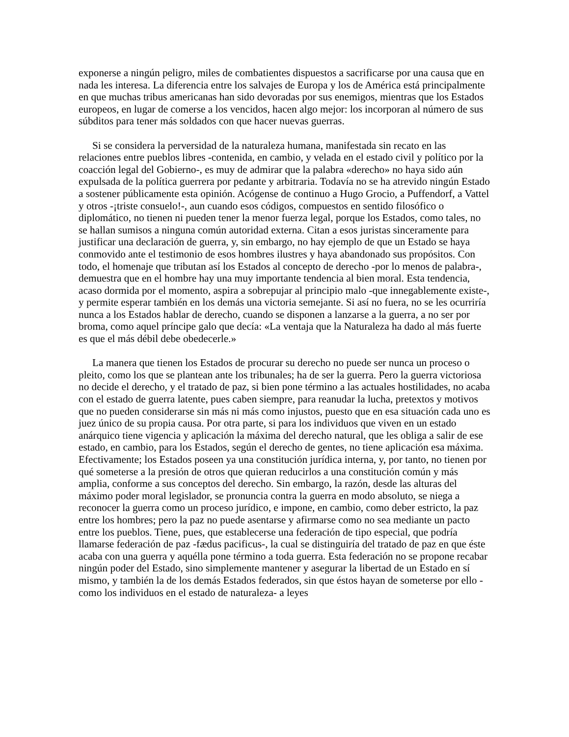exponerse a ningún peligro, miles de combatientes dispuestos a sacrificarse por una causa que en nada les interesa. La diferencia entre los salvajes de Europa y los de América está principalmente en que muchas tribus americanas han sido devoradas por sus enemigos, mientras que los Estados europeos, en lugar de comerse a los vencidos, hacen algo mejor: los incorporan al número de sus súbditos para tener más soldados con que hacer nuevas guerras.
Si se considera la perversidad de la naturaleza humana, manifestada sin recato en las relaciones entre pueblos libres -contenida, en cambio, y velada en el estado civil y político por la coacción legal del Gobierno-, es muy de admirar que la palabra «derecho» no haya sido aún expulsada de la política guerrera por pedante y arbitraria. Todavía no se ha atrevido ningún Estado a sostener públicamente esta opinión. Acógense de continuo a Hugo Grocio, a Puffendorf, a Vattel y otros -¡triste consuelo!-, aun cuando esos códigos, compuestos en sentido filosófico o diplomático, no tienen ni pueden tener la menor fuerza legal, porque los Estados, como tales, no se hallan sumisos a ninguna común autoridad externa. Citan a esos juristas sinceramente para justificar una declaración de guerra, y, sin embargo, no hay ejemplo de que un Estado se haya conmovido ante el testimonio de esos hombres ilustres y haya abandonado sus propósitos. Con todo, el homenaje que tributan así los Estados al concepto de derecho -por lo menos de palabra-, demuestra que en el hombre hay una muy importante tendencia al bien moral. Esta tendencia, acaso dormida por el momento, aspira a sobrepujar al principio malo -que innegablemente existe-, y permite esperar también en los demás una victoria semejante. Si así no fuera, no se les ocurriría nunca a los Estados hablar de derecho, cuando se disponen a lanzarse a la guerra, a no ser por broma, como aquel príncipe galo que decía: «La ventaja que la Naturaleza ha dado al más fuerte es que el más débil debe obedecerle.»
La manera que tienen los Estados de procurar su derecho no puede ser nunca un proceso o pleito, como los que se plantean ante los tribunales; ha de ser la guerra. Pero la guerra victoriosa no decide el derecho, y el tratado de paz, si bien pone término a las actuales hostilidades, no acaba con el estado de guerra latente, pues caben siempre, para reanudar la lucha, pretextos y motivos que no pueden considerarse sin más ni más como injustos, puesto que en esa situación cada uno es juez único de su propia causa. Por otra parte, si para los individuos que viven en un estado anárquico tiene vigencia y aplicación la máxima del derecho natural, que les obliga a salir de ese estado, en cambio, para los Estados, según el derecho de gentes, no tiene aplicación esa máxima. Efectivamente; los Estados poseen ya una constitución jurídica interna, y, por tanto, no tienen por qué someterse a la presión de otros que quieran reducirlos a una constitución común y más amplia, conforme a sus conceptos del derecho. Sin embargo, la razón, desde las alturas del máximo poder moral legislador, se pronuncia contra la guerra en modo absoluto, se niega a reconocer la guerra como un proceso jurídico, e impone, en cambio, como deber estricto, la paz entre los hombres; pero la paz no puede asentarse y afirmarse como no sea mediante un pacto entre los pueblos. Tiene, pues, que establecerse una federación de tipo especial, que podría llamarse federación de paz -fædus pacificus-, la cual se distinguiría del tratado de paz en que éste acaba con una guerra y aquélla pone término a toda guerra. Esta federación no se propone recabar ningún poder del Estado, sino simplemente mantener y asegurar la libertad de un Estado en sí mismo, y también la de los demás Estados federados, sin que éstos hayan de someterse por ello -como los individuos en el estado de naturaleza- a leyes